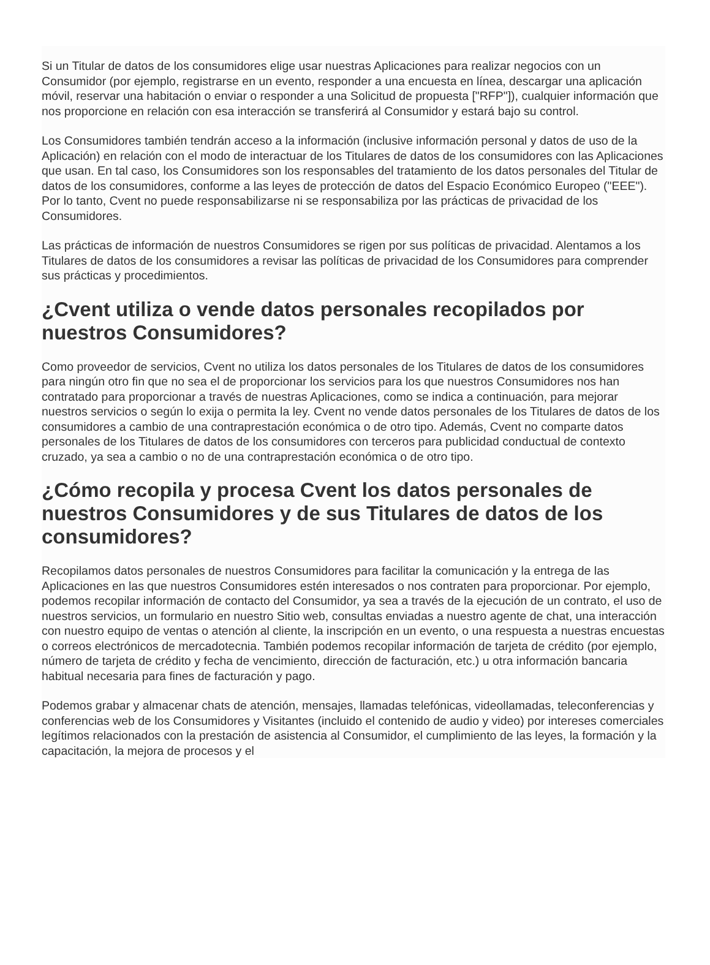Si un Titular de datos de los consumidores elige usar nuestras Aplicaciones para realizar negocios con un Consumidor (por ejemplo, registrarse en un evento, responder a una encuesta en línea, descargar una aplicación móvil, reservar una habitación o enviar o responder a una Solicitud de propuesta ["RFP"]), cualquier información que nos proporcione en relación con esa interacción se transferirá al Consumidor y estará bajo su control.
Los Consumidores también tendrán acceso a la información (inclusive información personal y datos de uso de la Aplicación) en relación con el modo de interactuar de los Titulares de datos de los consumidores con las Aplicaciones que usan. En tal caso, los Consumidores son los responsables del tratamiento de los datos personales del Titular de datos de los consumidores, conforme a las leyes de protección de datos del Espacio Económico Europeo ("EEE"). Por lo tanto, Cvent no puede responsabilizarse ni se responsabiliza por las prácticas de privacidad de los Consumidores.
Las prácticas de información de nuestros Consumidores se rigen por sus políticas de privacidad. Alentamos a los Titulares de datos de los consumidores a revisar las políticas de privacidad de los Consumidores para comprender sus prácticas y procedimientos.
¿Cvent utiliza o vende datos personales recopilados por nuestros Consumidores?
Como proveedor de servicios, Cvent no utiliza los datos personales de los Titulares de datos de los consumidores para ningún otro fin que no sea el de proporcionar los servicios para los que nuestros Consumidores nos han contratado para proporcionar a través de nuestras Aplicaciones, como se indica a continuación, para mejorar nuestros servicios o según lo exija o permita la ley. Cvent no vende datos personales de los Titulares de datos de los consumidores a cambio de una contraprestación económica o de otro tipo. Además, Cvent no comparte datos personales de los Titulares de datos de los consumidores con terceros para publicidad conductual de contexto cruzado, ya sea a cambio o no de una contraprestación económica o de otro tipo.
¿Cómo recopila y procesa Cvent los datos personales de nuestros Consumidores y de sus Titulares de datos de los consumidores?
Recopilamos datos personales de nuestros Consumidores para facilitar la comunicación y la entrega de las Aplicaciones en las que nuestros Consumidores estén interesados o nos contraten para proporcionar. Por ejemplo, podemos recopilar información de contacto del Consumidor, ya sea a través de la ejecución de un contrato, el uso de nuestros servicios, un formulario en nuestro Sitio web, consultas enviadas a nuestro agente de chat, una interacción con nuestro equipo de ventas o atención al cliente, la inscripción en un evento, o una respuesta a nuestras encuestas o correos electrónicos de mercadotecnia. También podemos recopilar información de tarjeta de crédito (por ejemplo, número de tarjeta de crédito y fecha de vencimiento, dirección de facturación, etc.) u otra información bancaria habitual necesaria para fines de facturación y pago.
Podemos grabar y almacenar chats de atención, mensajes, llamadas telefónicas, videollamadas, teleconferencias y conferencias web de los Consumidores y Visitantes (incluido el contenido de audio y video) por intereses comerciales legítimos relacionados con la prestación de asistencia al Consumidor, el cumplimiento de las leyes, la formación y la capacitación, la mejora de procesos y el